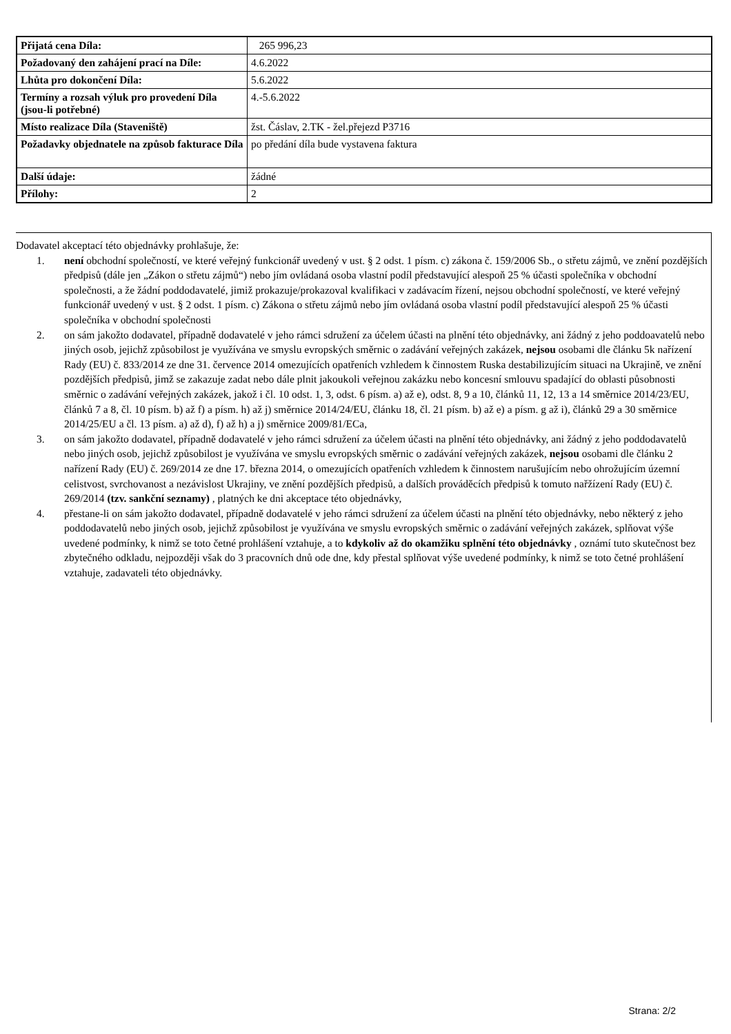| Přijatá cena Díla: | 265 996,23 |
| Požadovaný den zahájení prací na Díle: | 4.6.2022 |
| Lhůta pro dokončení Díla: | 5.6.2022 |
| Termíny a rozsah výluk pro provedení Díla (jsou-li potřebné) | 4.-5.6.2022 |
| Místo realizace Díla (Staveniště) | žst. Čáslav, 2.TK - žel.přejezd P3716 |
| Požadavky objednatele na způsob fakturace Díla | po předání díla bude vystavena faktura |
| Další údaje: | žádné |
| Přílohy: | 2 |
Dodavatel akceptací této objednávky prohlašuje, že:
1. není obchodní společností, ve které veřejný funkcionář uvedený v ust. § 2 odst. 1 písm. c) zákona č. 159/2006 Sb., o střetu zájmů, ve znění pozdějších předpisů (dále jen „Zákon o střetu zájmů“) nebo jím ovládaná osoba vlastní podíl představující alespoň 25 % účasti společníka v obchodní společnosti, a že žádní poddodavatelé, jimiž prokazuje/prokazoval kvalifikaci v zadávacím řízení, nejsou obchodní společností, ve které veřejný funkcionář uvedený v ust. § 2 odst. 1 písm. c) Zákona o střetu zájmů nebo jím ovládaná osoba vlastní podíl představující alespoň 25 % účasti společníka v obchodní společnosti
2. on sám jakožto dodavatel, případně dodavatelé v jeho rámci sdružení za účelem účasti na plnění této objednávky, ani žádný z jeho poddoavatelů nebo jiných osob, jejichž způsobilost je využívána ve smyslu evropských směrnic o zadávání veřejných zakázek, nejsou osobami dle článku 5k nařízení Rady (EU) č. 833/2014 ze dne 31. července 2014 omezujících opatřeních vzhledem k činnostem Ruska destabilizujícím situaci na Ukrajině, ve znění pozdějších předpisů, jimž se zakazuje zadat nebo dále plnit jakoukoli veřejnou zakázku nebo koncesní smlouvu spadající do oblasti působnosti směrnic o zadávání veřejných zakázek, jakož i čl. 10 odst. 1, 3, odst. 6 písm. a) až e), odst. 8, 9 a 10, článků 11, 12, 13 a 14 směrnice 2014/23/EU, článků 7 a 8, čl. 10 písm. b) až f) a písm. h) až j) směrnice 2014/24/EU, článku 18, čl. 21 písm. b) až e) a písm. g až i), článků 29 a 30 směrnice 2014/25/EU a čl. 13 písm. a) až d), f) až h) a j) směrnice 2009/81/ECa,
3. on sám jakožto dodavatel, případně dodavatelé v jeho rámci sdružení za účelem účasti na plnění této objednávky, ani žádný z jeho poddodavatelů nebo jiných osob, jejichž způsobilost je využívána ve smyslu evropských směrnic o zadávání veřejných zakázek, nejsou osobami dle článku 2 nařízení Rady (EU) č. 269/2014 ze dne 17. března 2014, o omezujících opatřeních vzhledem k činnostem narušujícím nebo ohrožujícím územní celistvost, svrchovanost a nezávislost Ukrajiny, ve znění pozdějších předpisů, a dalších prováděcích předpisů k tomuto nařžízení Rady (EU) č. 269/2014 (tzv. sankční seznamy) , platných ke dni akceptace této objednávky,
4. přestane-li on sám jakožto dodavatel, případně dodavatelé v jeho rámci sdružení za účelem účasti na plnění této objednávky, nebo některý z jeho poddodavatelů nebo jiných osob, jejichž způsobilost je využívána ve smyslu evropských směrnic o zadávání veřejných zakázek, splňovat výše uvedené podmínky, k nimž se toto četné prohlášení vztahuje, a to kdykoliv až do okamžiku splnění této objednávky , oznámí tuto skutečnost bez zbytečného odkladu, nejpozději však do 3 pracovních dnů ode dne, kdy přestal splňovat výše uvedené podmínky, k nimž se toto četné prohlášení vztahuje, zadavateli této objednávky.
Strana: 2/2